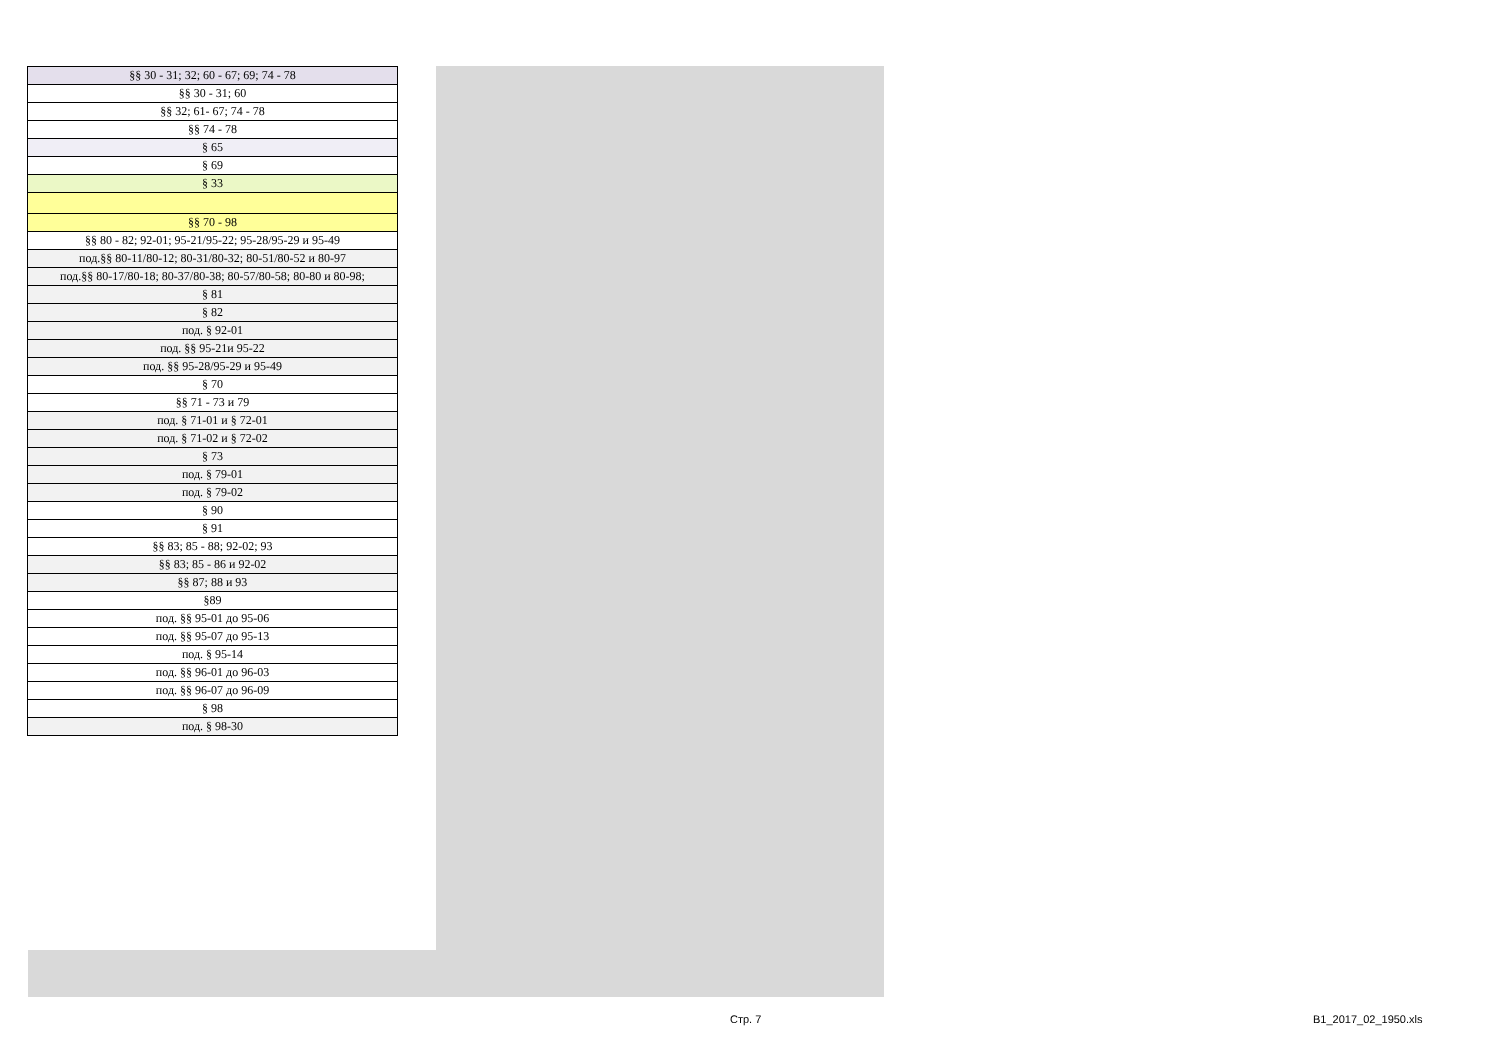| §§ 30 - 31; 32; 60 - 67; 69; 74 - 78 |
| §§ 30 - 31; 60 |
| §§ 32; 61- 67; 74 - 78 |
| §§ 74 - 78 |
| § 65 |
| § 69 |
| § 33 |
| §§ 70 - 98 |
| §§ 80 - 82; 92-01; 95-21/95-22; 95-28/95-29 и 95-49 |
| под.§§ 80-11/80-12; 80-31/80-32; 80-51/80-52 и 80-97 |
| под.§§ 80-17/80-18; 80-37/80-38; 80-57/80-58; 80-80 и 80-98; |
| § 81 |
| § 82 |
| под. § 92-01 |
| под. §§ 95-21и 95-22 |
| под. §§ 95-28/95-29 и 95-49 |
| § 70 |
| §§ 71 - 73 и 79 |
| под. § 71-01 и § 72-01 |
| под. § 71-02 и § 72-02 |
| § 73 |
| под. § 79-01 |
| под. § 79-02 |
| § 90 |
| § 91 |
| §§ 83; 85 - 88; 92-02; 93 |
| §§ 83; 85 - 86 и 92-02 |
| §§ 87; 88 и 93 |
| §89 |
| под. §§ 95-01 до 95-06 |
| под. §§ 95-07 до 95-13 |
| под. § 95-14 |
| под. §§ 96-01 до 96-03 |
| под. §§ 96-07 до 96-09 |
| § 98 |
| под. § 98-30 |
Стр. 7 B1_2017_02_1950.xls